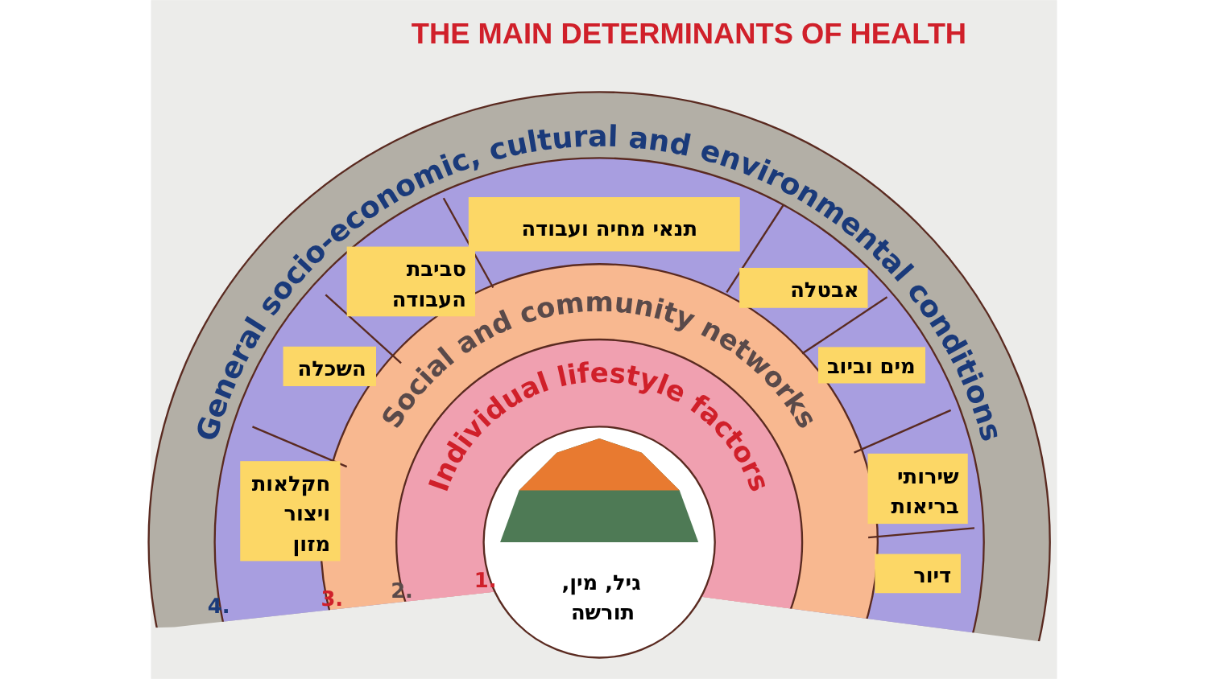THE MAIN DETERMINANTS OF HEALTH
General socio-economic, cultural and environmental conditions
Social and community networks
Individual lifestyle factors
1.
2.
3.
4.
תנאי מחיה ועבודה
סביבת
העבודה
השכלה
חקלאות
ויצור
מזון
אבטלה
מים וביוב
שירותי
בריאות
דיור
גיל, מין,
תורשה